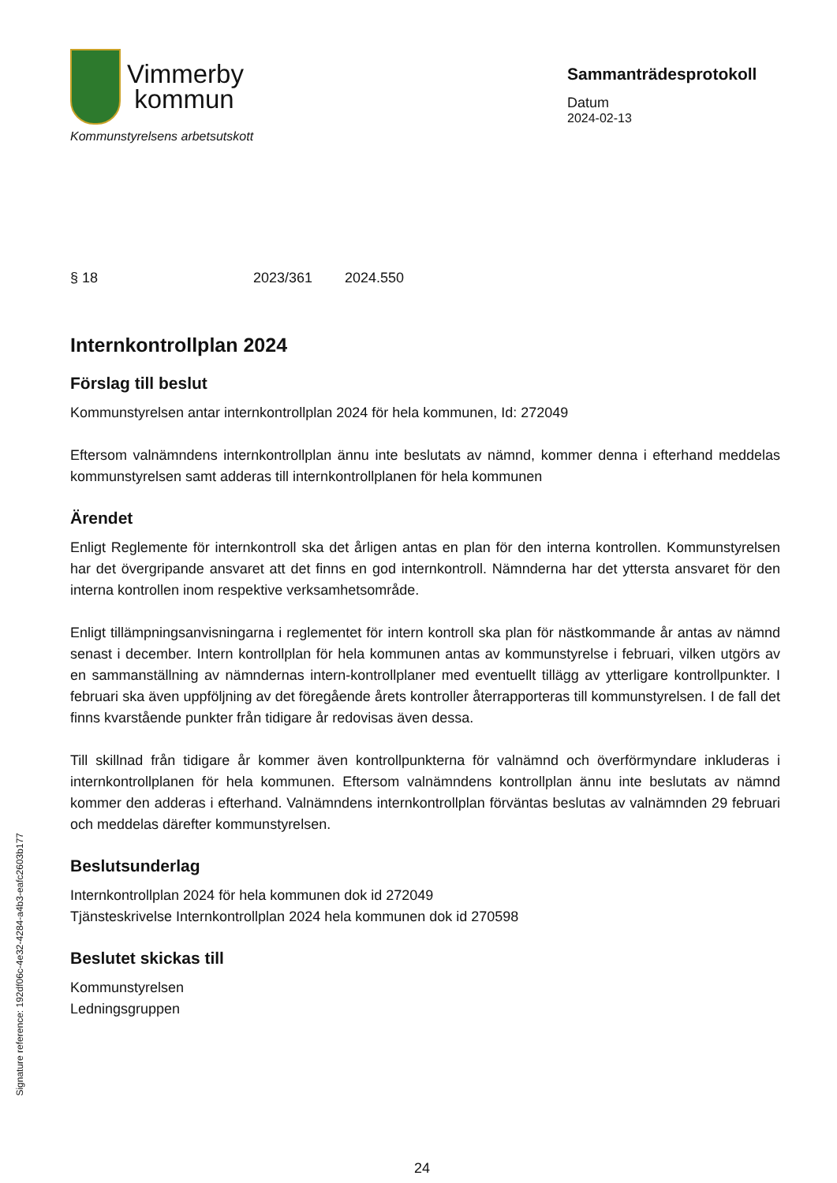Vimmerby
kommun
Kommunstyrelsens arbetsutskott
Sammanträdesprotokoll
Datum
2024-02-13
§ 18 2023/361 2024.550
Internkontrollplan 2024
Förslag till beslut
Kommunstyrelsen antar internkontrollplan 2024 för hela kommunen, Id: 272049
Eftersom valnämndens internkontrollplan ännu inte beslutats av nämnd, kommer denna i efterhand meddelas kommunstyrelsen samt adderas till internkontrollplanen för hela kommunen
Ärendet
Enligt Reglemente för internkontroll ska det årligen antas en plan för den interna kontrollen. Kommunstyrelsen har det övergripande ansvaret att det finns en god internkontroll. Nämnderna har det yttersta ansvaret för den interna kontrollen inom respektive verksamhetsområde.
Enligt tillämpningsanvisningarna i reglementet för intern kontroll ska plan för nästkommande år antas av nämnd senast i december. Intern kontrollplan för hela kommunen antas av kommunstyrelse i februari, vilken utgörs av en sammanställning av nämndernas intern-kontrollplaner med eventuellt tillägg av ytterligare kontrollpunkter. I februari ska även uppföljning av det föregående årets kontroller återrapporteras till kommunstyrelsen. I de fall det finns kvarstående punkter från tidigare år redovisas även dessa.
Till skillnad från tidigare år kommer även kontrollpunkterna för valnämnd och överförmyndare inkluderas i internkontrollplanen för hela kommunen. Eftersom valnämndens kontrollplan ännu inte beslutats av nämnd kommer den adderas i efterhand. Valnämndens internkontrollplan förväntas beslutas av valnämnden 29 februari och meddelas därefter kommunstyrelsen.
Beslutsunderlag
Internkontrollplan 2024 för hela kommunen dok id 272049
Tjänsteskrivelse Internkontrollplan 2024 hela kommunen dok id 270598
Beslutet skickas till
Kommunstyrelsen
Ledningsgruppen
Signature reference: 192df06c-4e32-4284-a4b3-eafc2603b177
24